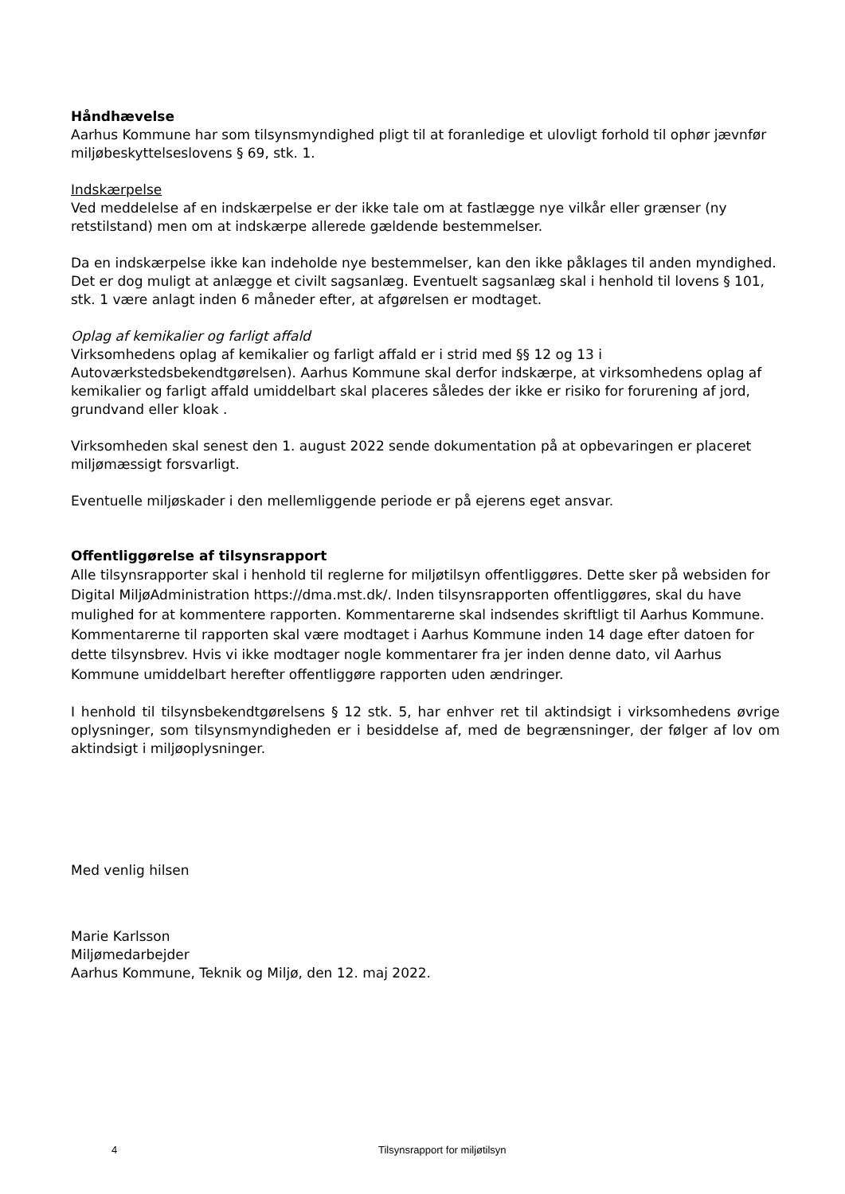Håndhævelse
Aarhus Kommune har som tilsynsmyndighed pligt til at foranledige et ulovligt forhold til ophør jævnfør miljøbeskyttelseslovens § 69, stk. 1.
Indskærpelse
Ved meddelelse af en indskærpelse er der ikke tale om at fastlægge nye vilkår eller grænser (ny retstilstand) men om at indskærpe allerede gældende bestemmelser.
Da en indskærpelse ikke kan indeholde nye bestemmelser, kan den ikke påklages til anden myndighed. Det er dog muligt at anlægge et civilt sagsanlæg. Eventuelt sagsanlæg skal i henhold til lovens § 101, stk. 1 være anlagt inden 6 måneder efter, at afgørelsen er modtaget.
Oplag af kemikalier og farligt affald
Virksomhedens oplag af kemikalier og farligt affald er i strid med §§ 12 og 13 i Autoværkstedsbekendtgørelsen). Aarhus Kommune skal derfor indskærpe, at virksomhedens oplag af kemikalier og farligt affald umiddelbart skal placeres således der ikke er risiko for forurening af jord, grundvand eller kloak .
Virksomheden skal senest den 1. august 2022 sende dokumentation på at opbevaringen er placeret miljømæssigt forsvarligt.
Eventuelle miljøskader i den mellemliggende periode er på ejerens eget ansvar.
Offentliggørelse af tilsynsrapport
Alle tilsynsrapporter skal i henhold til reglerne for miljøtilsyn offentliggøres. Dette sker på websiden for Digital MiljøAdministration https://dma.mst.dk/. Inden tilsynsrapporten offentliggøres, skal du have mulighed for at kommentere rapporten. Kommentarerne skal indsendes skriftligt til Aarhus Kommune. Kommentarerne til rapporten skal være modtaget i Aarhus Kommune inden 14 dage efter datoen for dette tilsynsbrev. Hvis vi ikke modtager nogle kommentarer fra jer inden denne dato, vil Aarhus Kommune umiddelbart herefter offentliggøre rapporten uden ændringer.
I henhold til tilsynsbekendtgørelsens § 12 stk. 5, har enhver ret til aktindsigt i virksomhedens øvrige oplysninger, som tilsynsmyndigheden er i besiddelse af, med de begrænsninger, der følger af lov om aktindsigt i miljøoplysninger.
Med venlig hilsen
Marie Karlsson
Miljømedarbejder
Aarhus Kommune, Teknik og Miljø, den 12. maj 2022.
4 Tilsynsrapport for miljøtilsyn